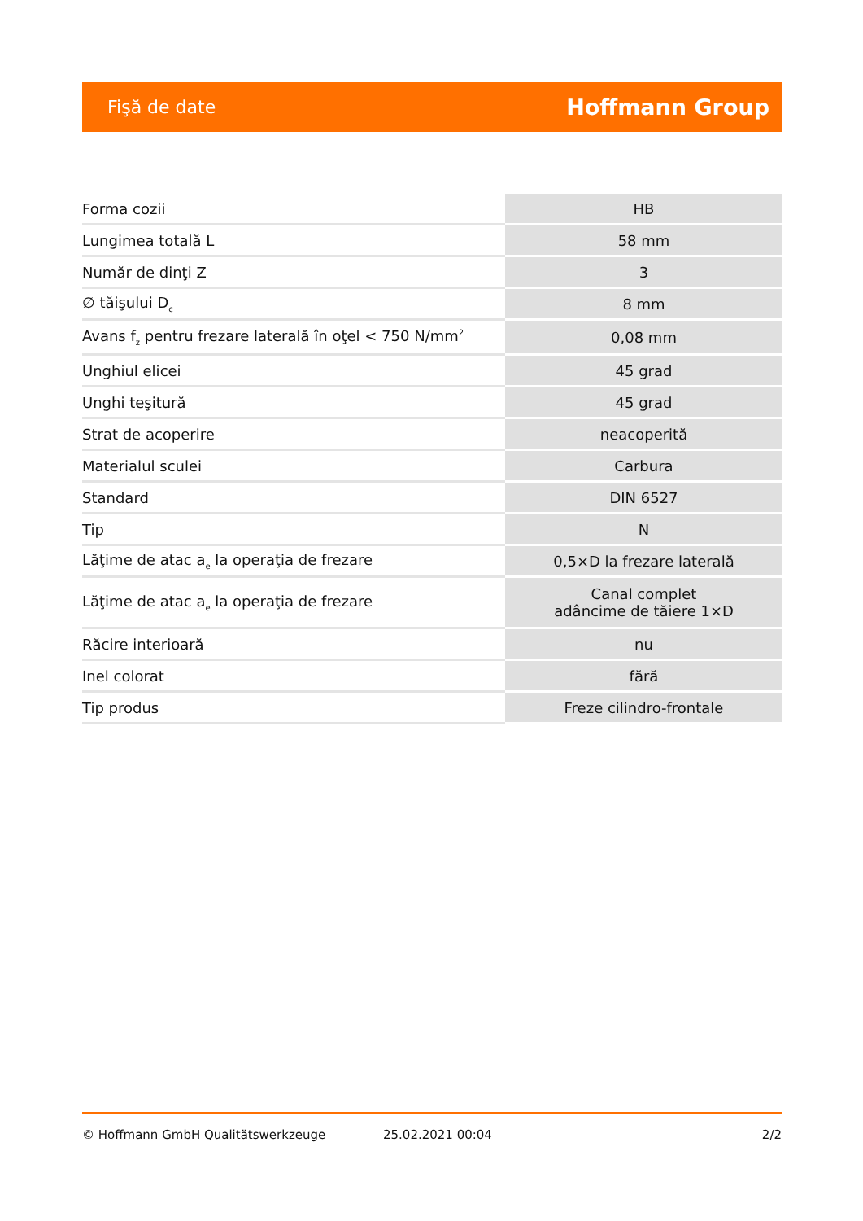Fişă de date Hoffmann Group
| Forma cozii | HB |
| Lungimea totală L | 58 mm |
| Număr de dinţi Z | 3 |
| ∅ tăişului D<sub>c</sub> | 8 mm |
| Avans f<sub>z</sub> pentru frezare laterală în oţel < 750 N/mm<sup>2</sup> | 0,08 mm |
| Unghiul elicei | 45 grad |
| Unghi teşitură | 45 grad |
| Strat de acoperire | neacoperită |
| Materialul sculei | Carbura |
| Standard | DIN 6527 |
| Tip | N |
| Lăţime de atac a<sub>e</sub> la operaţia de frezare | 0,5×D la frezare laterală |
| Lăţime de atac a<sub>e</sub> la operaţia de frezare | Canal complet adâncime de tăiere 1×D |
| Răcire interioară | nu |
| Inel colorat | fără |
| Tip produs | Freze cilindro-frontale |
© Hoffmann GmbH Qualitätswerkzeuge 25.02.2021 00:04 2/2